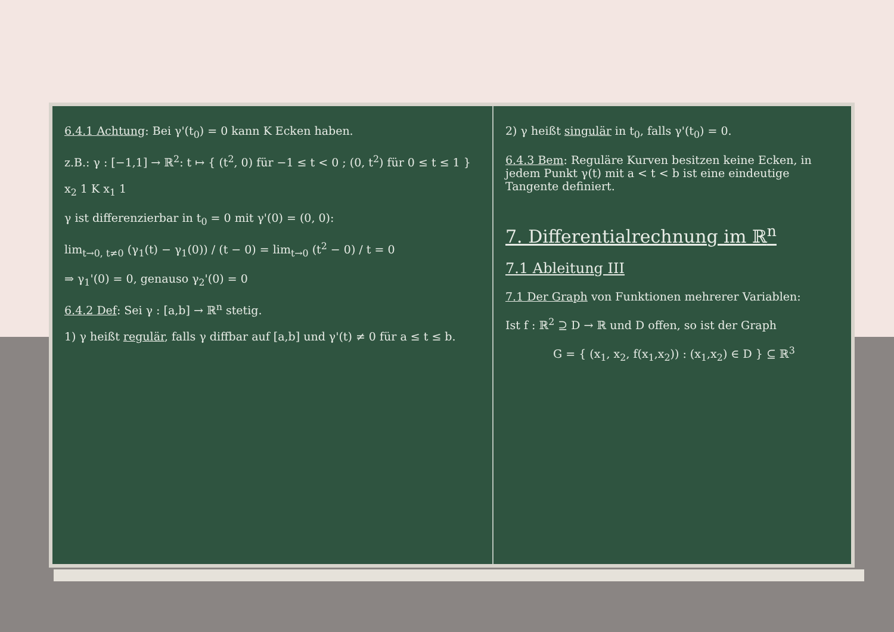6.4.1 Achtung: Bei γ'(t<sub>0</sub>) = 0 kann K Ecken haben.
z.B.: γ : [−1,1] → ℝ<sup>2</sup>: t ↦ { (t<sup>2</sup>, 0) für −1 ≤ t < 0 ; (0, t<sup>2</sup>) für 0 ≤ t ≤ 1 }
x<sub>2</sub> 1 K x<sub>1</sub> 1
γ ist differenzierbar in t<sub>0</sub> = 0 mit γ'(0) = (0, 0):
lim<sub>t→0, t≠0</sub> (γ<sub>1</sub>(t) − γ<sub>1</sub>(0)) / (t − 0) = lim<sub>t→0</sub> (t<sup>2</sup> − 0) / t = 0
⇒ γ<sub>1</sub>'(0) = 0, genauso γ<sub>2</sub>'(0) = 0
6.4.2 Def: Sei γ : [a,b] → ℝ<sup>n</sup> stetig.
1) γ heißt regulär, falls γ diffbar auf [a,b] und γ'(t) ≠ 0 für a ≤ t ≤ b.
2) γ heißt singulär in t<sub>0</sub>, falls γ'(t<sub>0</sub>) = 0.
6.4.3 Bem: Reguläre Kurven besitzen keine Ecken, in jedem Punkt γ(t) mit a < t < b ist eine eindeutige Tangente definiert.
7. Differentialrechnung im ℝ<sup>n</sup>
7.1 Ableitung III
7.1 Der Graph von Funktionen mehrerer Variablen:
Ist f : ℝ<sup>2</sup> ⊇ D → ℝ und D offen, so ist der Graph
G = { (x<sub>1</sub>, x<sub>2</sub>, f(x<sub>1</sub>,x<sub>2</sub>)) : (x<sub>1</sub>,x<sub>2</sub>) ∈ D } ⊆ ℝ<sup>3</sup>